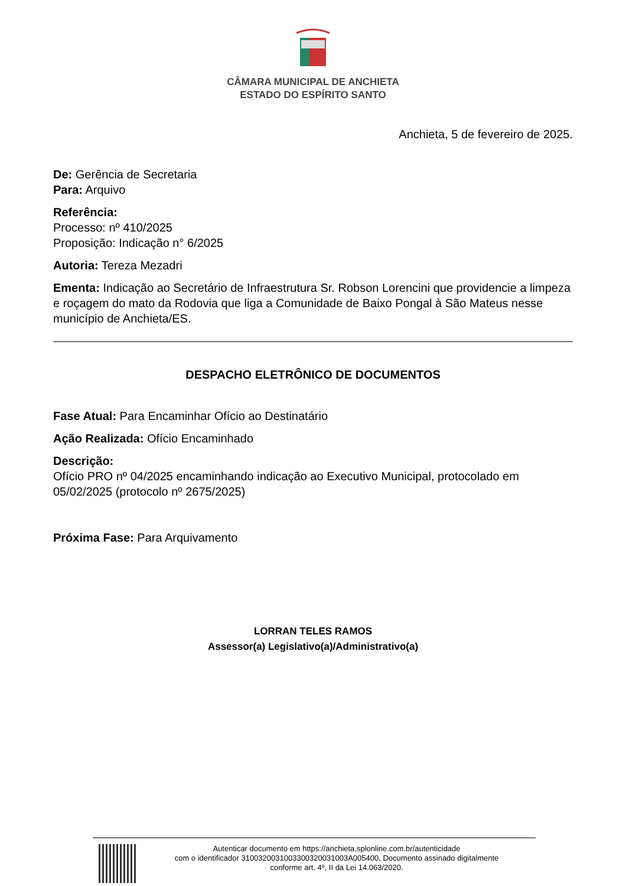CÂMARA MUNICIPAL DE ANCHIETA
ESTADO DO ESPÍRITO SANTO
Anchieta, 5 de fevereiro de 2025.
De: Gerência de Secretaria
Para: Arquivo
Referência:
Processo: nº 410/2025
Proposição: Indicação n° 6/2025
Autoria: Tereza Mezadri
Ementa: Indicação ao Secretário de Infraestrutura Sr. Robson Lorencini que providencie a limpeza e roçagem do mato da Rodovia que liga a Comunidade de Baixo Pongal à São Mateus nesse município de Anchieta/ES.
DESPACHO ELETRÔNICO DE DOCUMENTOS
Fase Atual: Para Encaminhar Ofício ao Destinatário
Ação Realizada: Ofício Encaminhado
Descrição:
Ofício PRO nº 04/2025 encaminhando indicação ao Executivo Municipal, protocolado em 05/02/2025 (protocolo nº 2675/2025)
Próxima Fase: Para Arquivamento
LORRAN TELES RAMOS
Assessor(a) Legislativo(a)/Administrativo(a)
Autenticar documento em https://anchieta.splonline.com.br/autenticidade
com o identificador 3100320031003300320031003A005400, Documento assinado digitalmente
conforme art. 4º, II da Lei 14.063/2020.